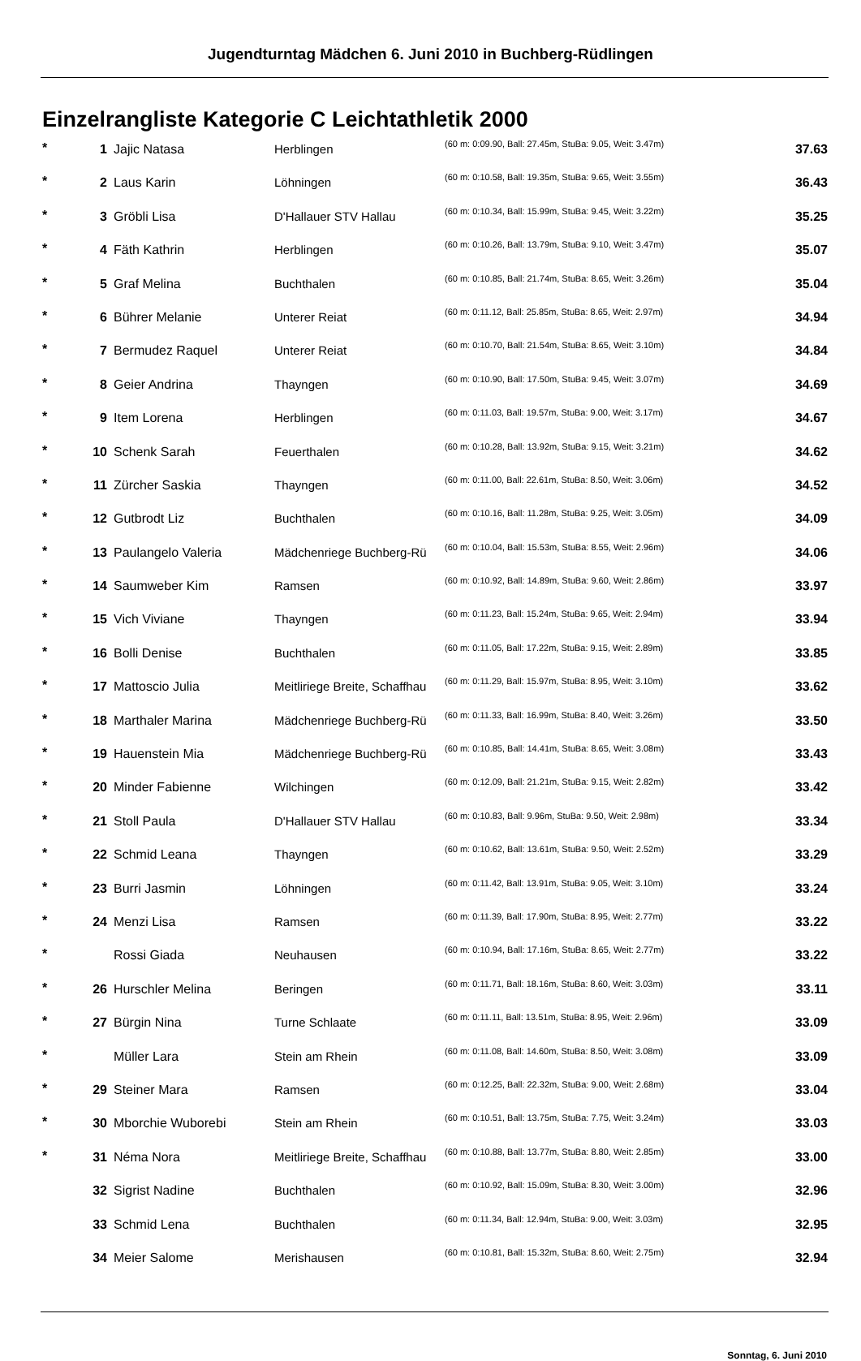Jugendturntag Mädchen 6. Juni 2010 in Buchberg-Rüdlingen
Einzelrangliste Kategorie C Leichtathletik 2000
| * | 1 | Jajic Natasa | Herblingen | (60 m: 0:09.90, Ball: 27.45m, StuBa: 9.05, Weit: 3.47m) | 37.63 |
| * | 2 | Laus Karin | Löhningen | (60 m: 0:10.58, Ball: 19.35m, StuBa: 9.65, Weit: 3.55m) | 36.43 |
| * | 3 | Gröbli Lisa | D'Hallauer STV Hallau | (60 m: 0:10.34, Ball: 15.99m, StuBa: 9.45, Weit: 3.22m) | 35.25 |
| * | 4 | Fäth Kathrin | Herblingen | (60 m: 0:10.26, Ball: 13.79m, StuBa: 9.10, Weit: 3.47m) | 35.07 |
| * | 5 | Graf Melina | Buchthalen | (60 m: 0:10.85, Ball: 21.74m, StuBa: 8.65, Weit: 3.26m) | 35.04 |
| * | 6 | Bührer Melanie | Unterer Reiat | (60 m: 0:11.12, Ball: 25.85m, StuBa: 8.65, Weit: 2.97m) | 34.94 |
| * | 7 | Bermudez Raquel | Unterer Reiat | (60 m: 0:10.70, Ball: 21.54m, StuBa: 8.65, Weit: 3.10m) | 34.84 |
| * | 8 | Geier Andrina | Thayngen | (60 m: 0:10.90, Ball: 17.50m, StuBa: 9.45, Weit: 3.07m) | 34.69 |
| * | 9 | Item Lorena | Herblingen | (60 m: 0:11.03, Ball: 19.57m, StuBa: 9.00, Weit: 3.17m) | 34.67 |
| * | 10 | Schenk Sarah | Feuerthalen | (60 m: 0:10.28, Ball: 13.92m, StuBa: 9.15, Weit: 3.21m) | 34.62 |
| * | 11 | Zürcher Saskia | Thayngen | (60 m: 0:11.00, Ball: 22.61m, StuBa: 8.50, Weit: 3.06m) | 34.52 |
| * | 12 | Gutbrodt Liz | Buchthalen | (60 m: 0:10.16, Ball: 11.28m, StuBa: 9.25, Weit: 3.05m) | 34.09 |
| * | 13 | Paulangelo Valeria | Mädchenriege Buchberg-Rü | (60 m: 0:10.04, Ball: 15.53m, StuBa: 8.55, Weit: 2.96m) | 34.06 |
| * | 14 | Saumweber Kim | Ramsen | (60 m: 0:10.92, Ball: 14.89m, StuBa: 9.60, Weit: 2.86m) | 33.97 |
| * | 15 | Vich Viviane | Thayngen | (60 m: 0:11.23, Ball: 15.24m, StuBa: 9.65, Weit: 2.94m) | 33.94 |
| * | 16 | Bolli Denise | Buchthalen | (60 m: 0:11.05, Ball: 17.22m, StuBa: 9.15, Weit: 2.89m) | 33.85 |
| * | 17 | Mattoscio Julia | Meitliriege Breite, Schaffhau | (60 m: 0:11.29, Ball: 15.97m, StuBa: 8.95, Weit: 3.10m) | 33.62 |
| * | 18 | Marthaler Marina | Mädchenriege Buchberg-Rü | (60 m: 0:11.33, Ball: 16.99m, StuBa: 8.40, Weit: 3.26m) | 33.50 |
| * | 19 | Hauenstein Mia | Mädchenriege Buchberg-Rü | (60 m: 0:10.85, Ball: 14.41m, StuBa: 8.65, Weit: 3.08m) | 33.43 |
| * | 20 | Minder Fabienne | Wilchingen | (60 m: 0:12.09, Ball: 21.21m, StuBa: 9.15, Weit: 2.82m) | 33.42 |
| * | 21 | Stoll Paula | D'Hallauer STV Hallau | (60 m: 0:10.83, Ball: 9.96m, StuBa: 9.50, Weit: 2.98m) | 33.34 |
| * | 22 | Schmid Leana | Thayngen | (60 m: 0:10.62, Ball: 13.61m, StuBa: 9.50, Weit: 2.52m) | 33.29 |
| * | 23 | Burri Jasmin | Löhningen | (60 m: 0:11.42, Ball: 13.91m, StuBa: 9.05, Weit: 3.10m) | 33.24 |
| * | 24 | Menzi Lisa | Ramsen | (60 m: 0:11.39, Ball: 17.90m, StuBa: 8.95, Weit: 2.77m) | 33.22 |
| * | | Rossi Giada | Neuhausen | (60 m: 0:10.94, Ball: 17.16m, StuBa: 8.65, Weit: 2.77m) | 33.22 |
| * | 26 | Hurschler Melina | Beringen | (60 m: 0:11.71, Ball: 18.16m, StuBa: 8.60, Weit: 3.03m) | 33.11 |
| * | 27 | Bürgin Nina | Turne Schlaate | (60 m: 0:11.11, Ball: 13.51m, StuBa: 8.95, Weit: 2.96m) | 33.09 |
| * | | Müller Lara | Stein am Rhein | (60 m: 0:11.08, Ball: 14.60m, StuBa: 8.50, Weit: 3.08m) | 33.09 |
| * | 29 | Steiner Mara | Ramsen | (60 m: 0:12.25, Ball: 22.32m, StuBa: 9.00, Weit: 2.68m) | 33.04 |
| * | 30 | Mborchie Wuborebi | Stein am Rhein | (60 m: 0:10.51, Ball: 13.75m, StuBa: 7.75, Weit: 3.24m) | 33.03 |
| * | 31 | Néma Nora | Meitliriege Breite, Schaffhau | (60 m: 0:10.88, Ball: 13.77m, StuBa: 8.80, Weit: 2.85m) | 33.00 |
| | 32 | Sigrist Nadine | Buchthalen | (60 m: 0:10.92, Ball: 15.09m, StuBa: 8.30, Weit: 3.00m) | 32.96 |
| | 33 | Schmid Lena | Buchthalen | (60 m: 0:11.34, Ball: 12.94m, StuBa: 9.00, Weit: 3.03m) | 32.95 |
| | 34 | Meier Salome | Merishausen | (60 m: 0:10.81, Ball: 15.32m, StuBa: 8.60, Weit: 2.75m) | 32.94 |
Sonntag, 6. Juni 2010